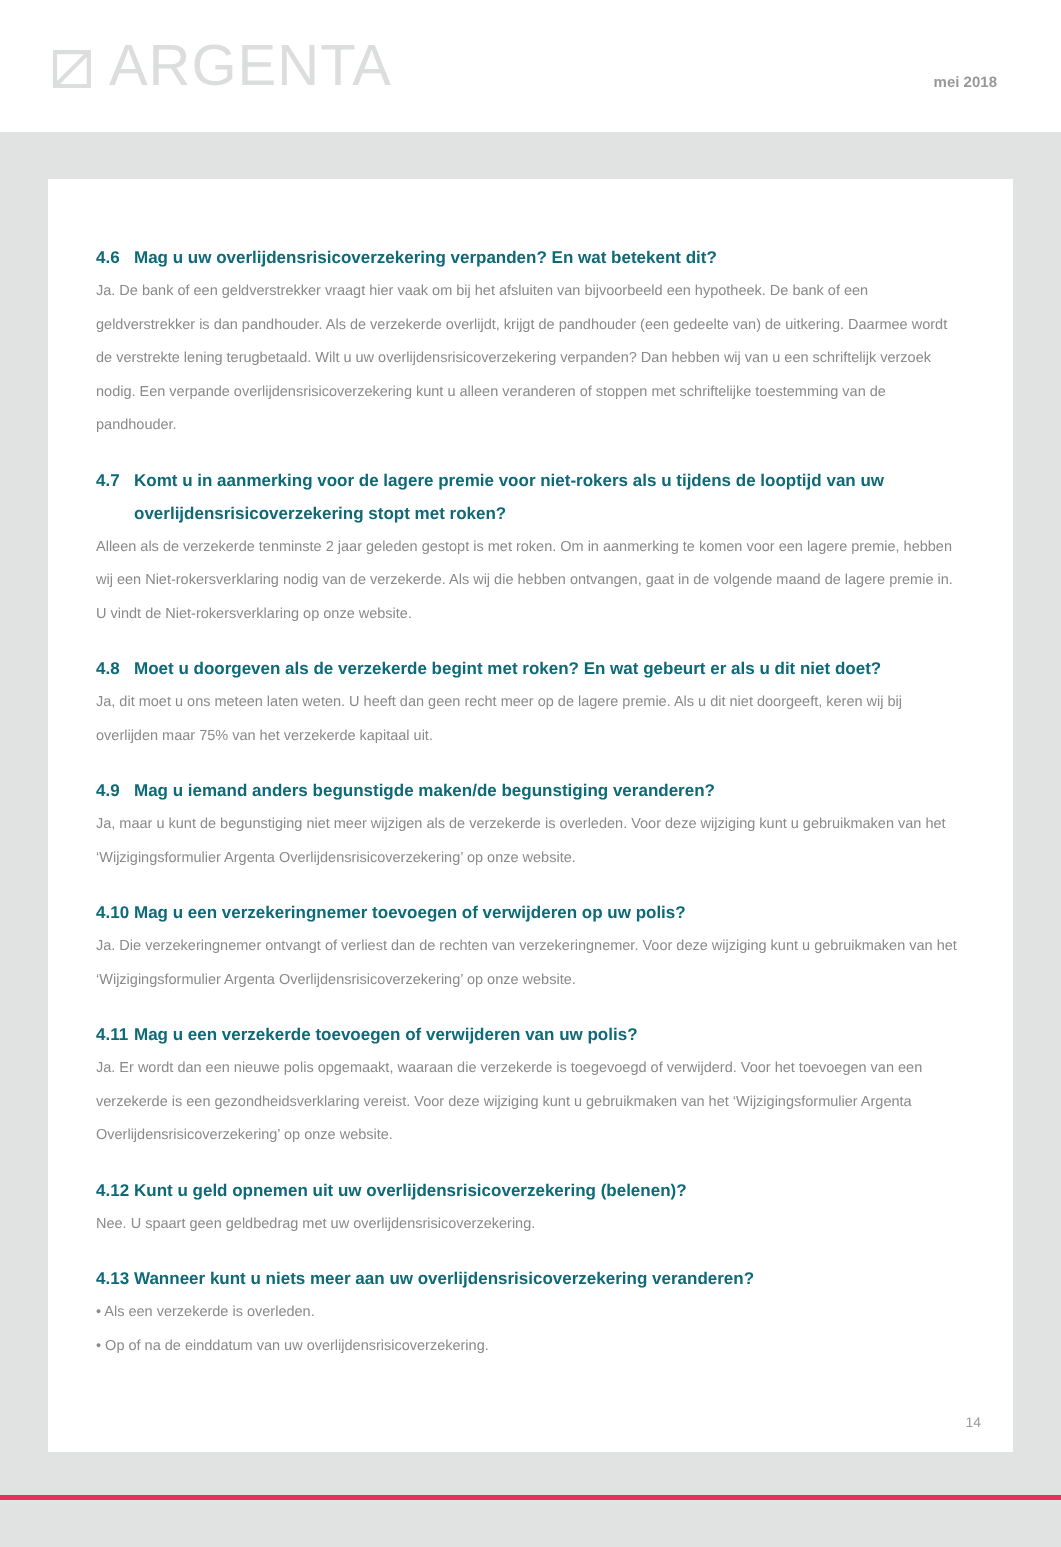⧄ ARGENTA
mei 2018
4.6 Mag u uw overlijdensrisicoverzekering verpanden? En wat betekent dit?
Ja. De bank of een geldverstrekker vraagt hier vaak om bij het afsluiten van bijvoorbeeld een hypotheek. De bank of een geldverstrekker is dan pandhouder. Als de verzekerde overlijdt, krijgt de pandhouder (een gedeelte van) de uitkering. Daarmee wordt de verstrekte lening terugbetaald. Wilt u uw overlijdensrisicoverzekering verpanden? Dan hebben wij van u een schriftelijk verzoek nodig. Een verpande overlijdensrisicoverzekering kunt u alleen veranderen of stoppen met schriftelijke toestemming van de pandhouder.
4.7 Komt u in aanmerking voor de lagere premie voor niet-rokers als u tijdens de looptijd van uw
overlijdensrisicoverzekering stopt met roken?
Alleen als de verzekerde tenminste 2 jaar geleden gestopt is met roken. Om in aanmerking te komen voor een lagere premie, hebben wij een Niet-rokersverklaring nodig van de verzekerde. Als wij die hebben ontvangen, gaat in de volgende maand de lagere premie in. U vindt de Niet-rokersverklaring op onze website.
4.8 Moet u doorgeven als de verzekerde begint met roken? En wat gebeurt er als u dit niet doet?
Ja, dit moet u ons meteen laten weten. U heeft dan geen recht meer op de lagere premie. Als u dit niet doorgeeft, keren wij bij overlijden maar 75% van het verzekerde kapitaal uit.
4.9 Mag u iemand anders begunstigde maken/de begunstiging veranderen?
Ja, maar u kunt de begunstiging niet meer wijzigen als de verzekerde is overleden. Voor deze wijziging kunt u gebruikmaken van het ‘Wijzigingsformulier Argenta Overlijdensrisicoverzekering’ op onze website.
4.10 Mag u een verzekeringnemer toevoegen of verwijderen op uw polis?
Ja. Die verzekeringnemer ontvangt of verliest dan de rechten van verzekeringnemer. Voor deze wijziging kunt u gebruikmaken van het ‘Wijzigingsformulier Argenta Overlijdensrisicoverzekering’ op onze website.
4.11 Mag u een verzekerde toevoegen of verwijderen van uw polis?
Ja. Er wordt dan een nieuwe polis opgemaakt, waaraan die verzekerde is toegevoegd of verwijderd. Voor het toevoegen van een verzekerde is een gezondheidsverklaring vereist. Voor deze wijziging kunt u gebruikmaken van het ‘Wijzigingsformulier Argenta Overlijdensrisicoverzekering’ op onze website.
4.12 Kunt u geld opnemen uit uw overlijdensrisicoverzekering (belenen)?
Nee. U spaart geen geldbedrag met uw overlijdensrisicoverzekering.
4.13 Wanneer kunt u niets meer aan uw overlijdensrisicoverzekering veranderen?
• Als een verzekerde is overleden.
• Op of na de einddatum van uw overlijdensrisicoverzekering.
14